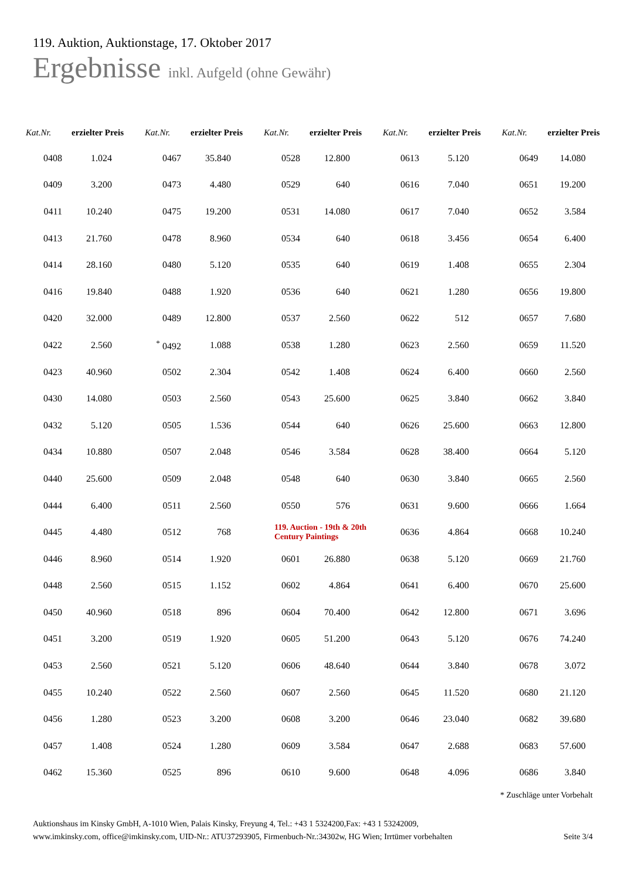119. Auktion, Auktionstage, 17. Oktober 2017
Ergebnisse inkl. Aufgeld (ohne Gewähr)
| Kat.Nr. | erzielter Preis | Kat.Nr. | erzielter Preis | Kat.Nr. | erzielter Preis | Kat.Nr. | erzielter Preis | Kat.Nr. | erzielter Preis |
| --- | --- | --- | --- | --- | --- | --- | --- | --- | --- |
| 0408 | 1.024 | 0467 | 35.840 | 0528 | 12.800 | 0613 | 5.120 | 0649 | 14.080 |
| 0409 | 3.200 | 0473 | 4.480 | 0529 | 640 | 0616 | 7.040 | 0651 | 19.200 |
| 0411 | 10.240 | 0475 | 19.200 | 0531 | 14.080 | 0617 | 7.040 | 0652 | 3.584 |
| 0413 | 21.760 | 0478 | 8.960 | 0534 | 640 | 0618 | 3.456 | 0654 | 6.400 |
| 0414 | 28.160 | 0480 | 5.120 | 0535 | 640 | 0619 | 1.408 | 0655 | 2.304 |
| 0416 | 19.840 | 0488 | 1.920 | 0536 | 640 | 0621 | 1.280 | 0656 | 19.800 |
| 0420 | 32.000 | 0489 | 12.800 | 0537 | 2.560 | 0622 | 512 | 0657 | 7.680 |
| 0422 | 2.560 | <sup>*</sup> 0492 | 1.088 | 0538 | 1.280 | 0623 | 2.560 | 0659 | 11.520 |
| 0423 | 40.960 | 0502 | 2.304 | 0542 | 1.408 | 0624 | 6.400 | 0660 | 2.560 |
| 0430 | 14.080 | 0503 | 2.560 | 0543 | 25.600 | 0625 | 3.840 | 0662 | 3.840 |
| 0432 | 5.120 | 0505 | 1.536 | 0544 | 640 | 0626 | 25.600 | 0663 | 12.800 |
| 0434 | 10.880 | 0507 | 2.048 | 0546 | 3.584 | 0628 | 38.400 | 0664 | 5.120 |
| 0440 | 25.600 | 0509 | 2.048 | 0548 | 640 | 0630 | 3.840 | 0665 | 2.560 |
| 0444 | 6.400 | 0511 | 2.560 | 0550 | 576 | 0631 | 9.600 | 0666 | 1.664 |
| 0445 | 4.480 | 0512 | 768 | 119. Auction - 19th & 20th Century Paintings | | 0636 | 4.864 | 0668 | 10.240 |
| 0446 | 8.960 | 0514 | 1.920 | 0601 | 26.880 | 0638 | 5.120 | 0669 | 21.760 |
| 0448 | 2.560 | 0515 | 1.152 | 0602 | 4.864 | 0641 | 6.400 | 0670 | 25.600 |
| 0450 | 40.960 | 0518 | 896 | 0604 | 70.400 | 0642 | 12.800 | 0671 | 3.696 |
| 0451 | 3.200 | 0519 | 1.920 | 0605 | 51.200 | 0643 | 5.120 | 0676 | 74.240 |
| 0453 | 2.560 | 0521 | 5.120 | 0606 | 48.640 | 0644 | 3.840 | 0678 | 3.072 |
| 0455 | 10.240 | 0522 | 2.560 | 0607 | 2.560 | 0645 | 11.520 | 0680 | 21.120 |
| 0456 | 1.280 | 0523 | 3.200 | 0608 | 3.200 | 0646 | 23.040 | 0682 | 39.680 |
| 0457 | 1.408 | 0524 | 1.280 | 0609 | 3.584 | 0647 | 2.688 | 0683 | 57.600 |
| 0462 | 15.360 | 0525 | 896 | 0610 | 9.600 | 0648 | 4.096 | 0686 | 3.840 |
* Zuschläge unter Vorbehalt
Auktionshaus im Kinsky GmbH, A-1010 Wien, Palais Kinsky, Freyung 4, Tel.: +43 1 5324200,Fax: +43 1 53242009,
www.imkinsky.com, office@imkinsky.com, UID-Nr.: ATU37293905, Firmenbuch-Nr.:34302w, HG Wien; Irrtümer vorbehalten
Seite 3/4